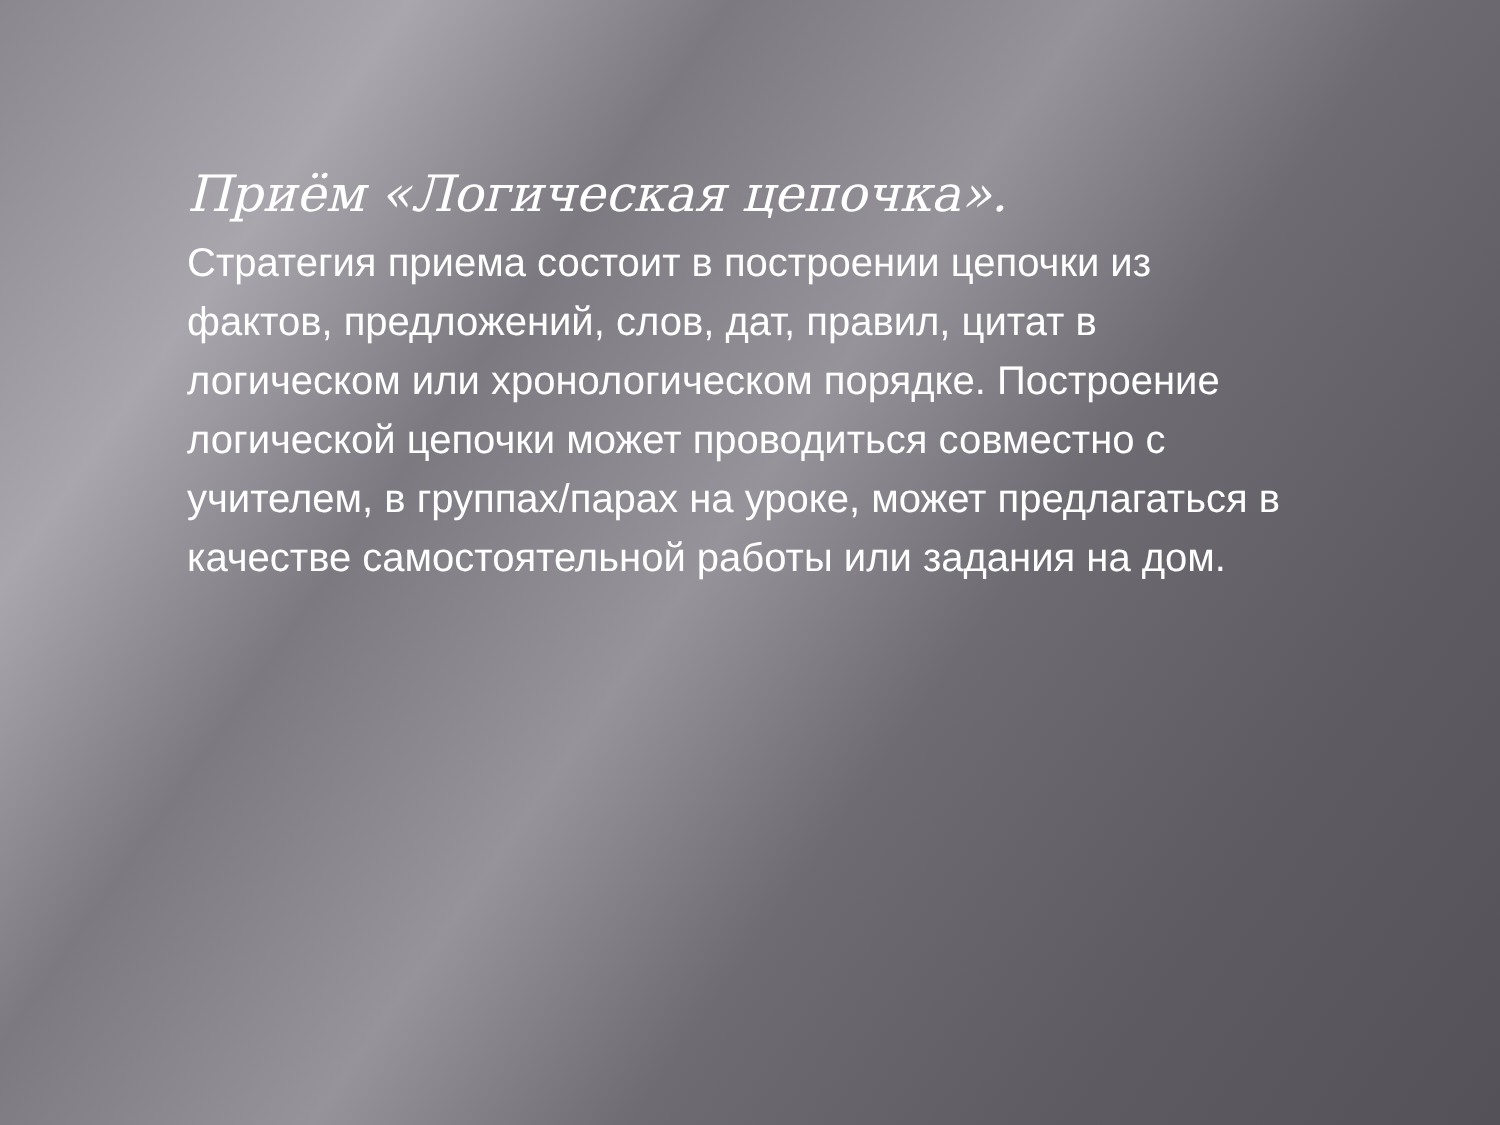Приём «Логическая цепочка».
Стратегия приема состоит в построении цепочки из фактов, предложений, слов, дат, правил, цитат в логическом или хронологическом порядке. Построение логической цепочки может проводиться совместно с учителем, в группах/парах на уроке, может предлагаться в качестве самостоятельной работы или задания на дом.